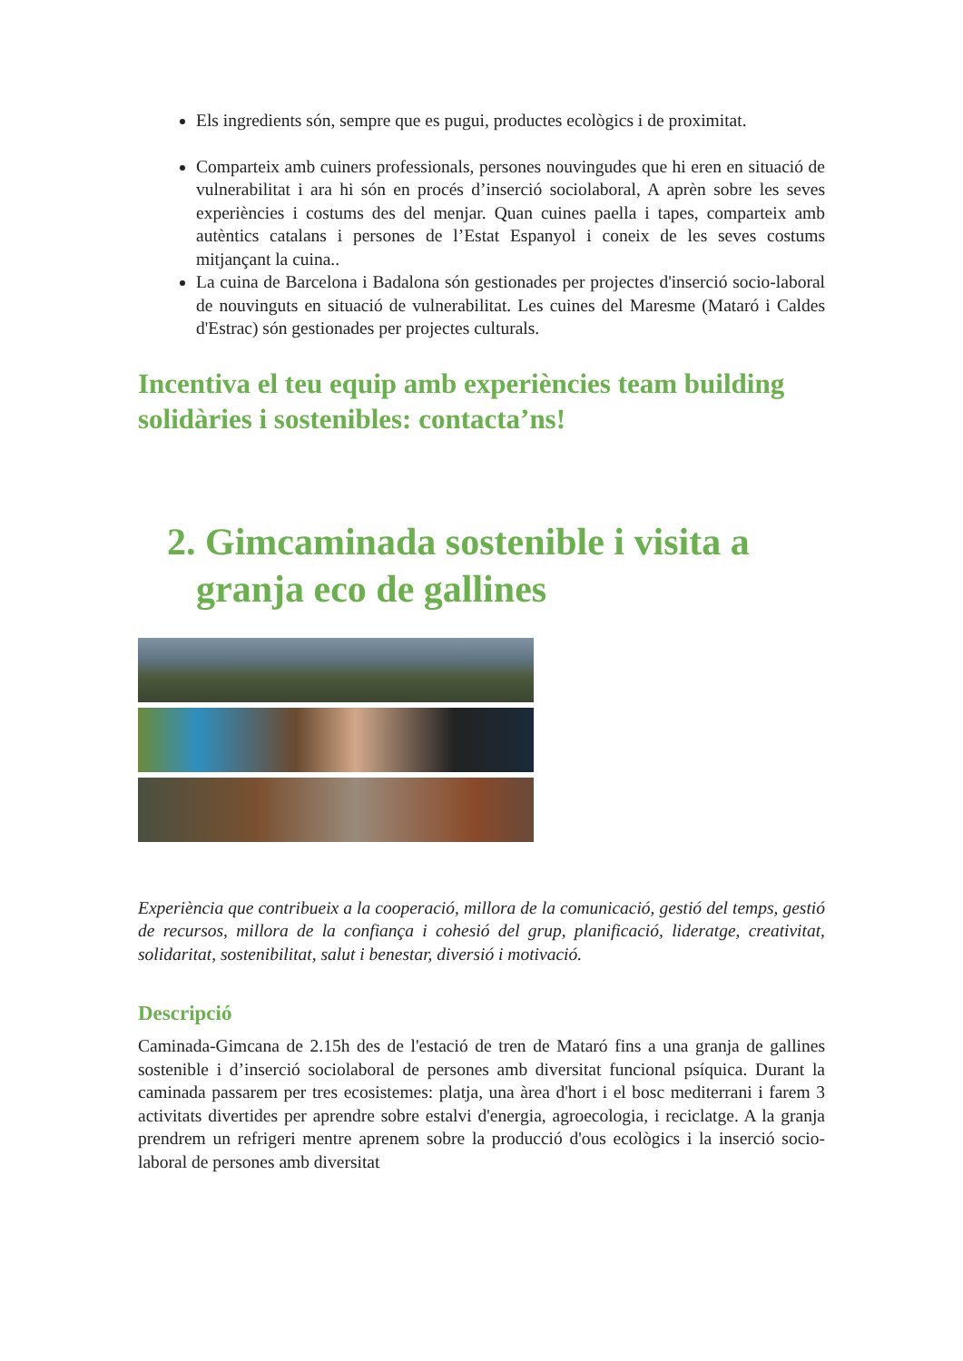Els ingredients són, sempre que es pugui, productes ecològics i de proximitat.
Comparteix amb cuiners professionals, persones nouvingudes que hi eren en situació de vulnerabilitat i ara hi són en procés d’inserció sociolaboral, A aprèn sobre les seves experiències i costums des del menjar. Quan cuines paella i tapes, comparteix amb autèntics catalans i persones de l’Estat Espanyol i coneix de les seves costums mitjançant la cuina..
La cuina de Barcelona i Badalona són gestionades per projectes d'inserció socio-laboral de nouvinguts en situació de vulnerabilitat. Les cuines del Maresme (Mataró i Caldes d'Estrac) són gestionades per projectes culturals.
Incentiva el teu equip amb experiències team building solidàries i sostenibles: contacta’ns!
2. Gimcaminada sostenible i visita a granja eco de gallines
Experiència que contribueix a la cooperació, millora de la comunicació, gestió del temps, gestió de recursos, millora de la confiança i cohesió del grup, planificació, lideratge, creativitat, solidaritat, sostenibilitat, salut i benestar, diversió i motivació.
Descripció
Caminada-Gimcana de 2.15h des de l'estació de tren de Mataró fins a una granja de gallines sostenible i d’inserció sociolaboral de persones amb diversitat funcional psíquica. Durant la caminada passarem per tres ecosistemes: platja, una àrea d'hort i el bosc mediterrani i farem 3 activitats divertides per aprendre sobre estalvi d'energia, agroecologia, i reciclatge. A la granja prendrem un refrigeri mentre aprenem sobre la producció d'ous ecològics i la inserció socio-laboral de persones amb diversitat